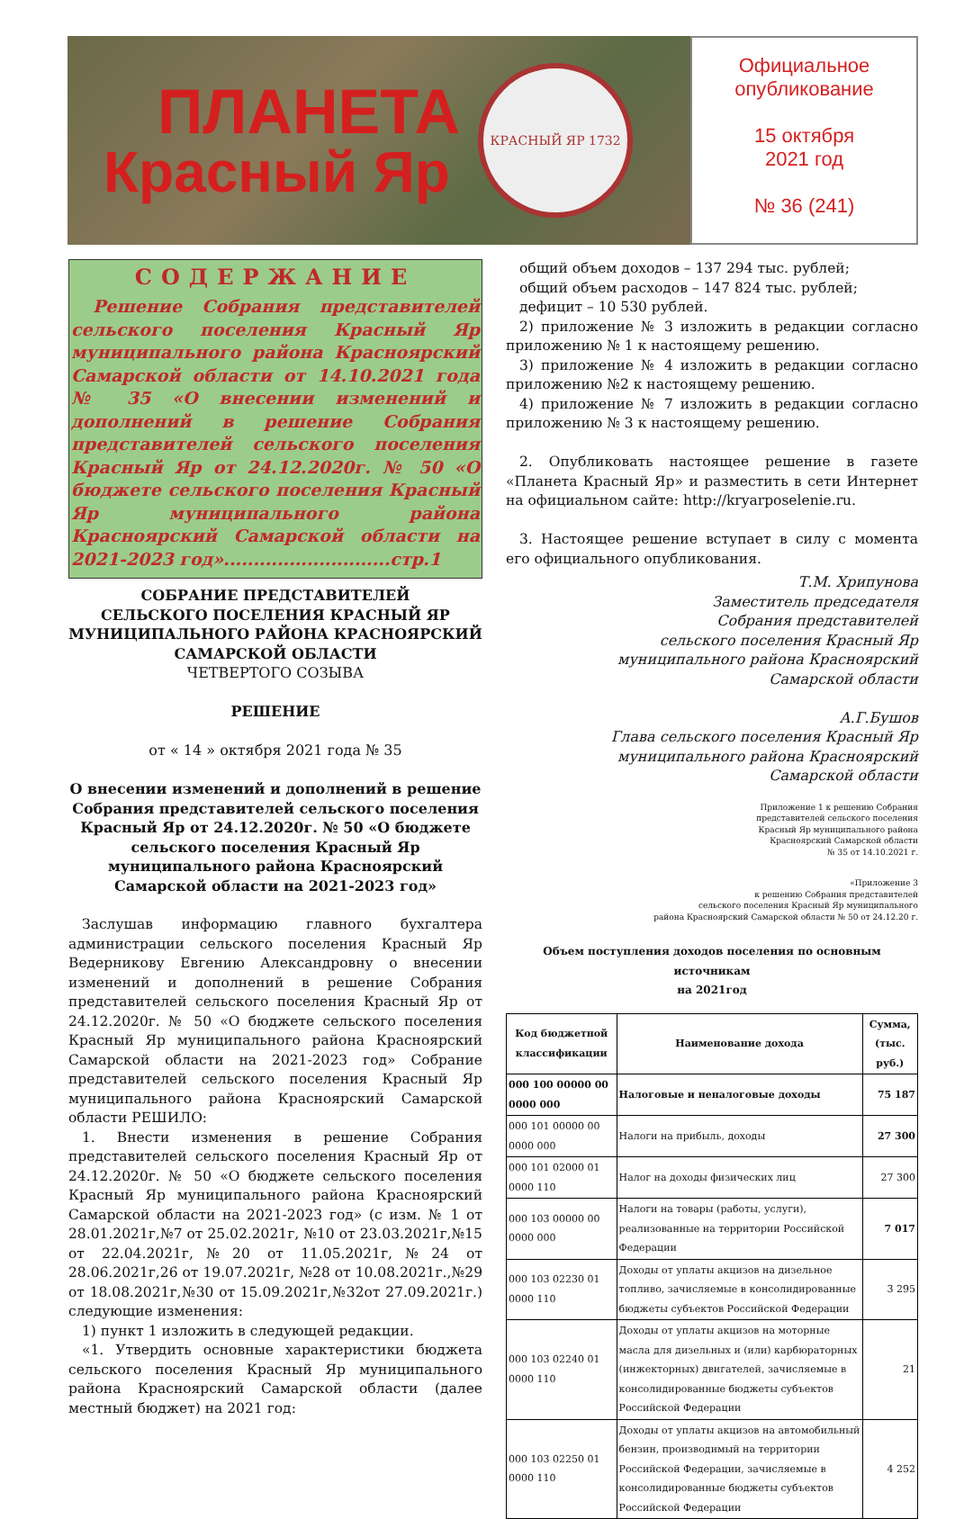ПЛАНЕТА
Красный Яр
КРАСНЫЙ ЯР 1732
Официальное
опубликование
15 октября
2021 год
№ 36 (241)
СОДЕРЖАНИЕ
Решение Собрания представителей сельского поселения Красный Яр муниципального района Красноярский Самарской области от 14.10.2021 года № 35 «О внесении изменений и дополнений в решение Собрания представителей сельского поселения Красный Яр от 24.12.2020г. № 50 «О бюджете сельского поселения Красный Яр муниципального района Красноярский Самарской области на 2021-2023 год»............................стр.1
СОБРАНИЕ ПРЕДСТАВИТЕЛЕЙ
СЕЛЬСКОГО ПОСЕЛЕНИЯ КРАСНЫЙ ЯР
МУНИЦИПАЛЬНОГО РАЙОНА КРАСНОЯРСКИЙ
САМАРСКОЙ ОБЛАСТИ
ЧЕТВЕРТОГО СОЗЫВА
РЕШЕНИЕ
от « 14 » октября 2021 года № 35
О внесении изменений и дополнений в решение Собрания представителей сельского поселения Красный Яр от 24.12.2020г. № 50 «О бюджете сельского поселения Красный Яр муниципального района Красноярский Самарской области на 2021-2023 год»
Заслушав информацию главного бухгалтера администрации сельского поселения Красный Яр Ведерникову Евгению Александровну о внесении изменений и дополнений в решение Собрания представителей сельского поселения Красный Яр от 24.12.2020г. № 50 «О бюджете сельского поселения Красный Яр муниципального района Красноярский Самарской области на 2021-2023 год» Собрание представителей сельского поселения Красный Яр муниципального района Красноярский Самарской области РЕШИЛО:
1. Внести изменения в решение Собрания представителей сельского поселения Красный Яр от 24.12.2020г. № 50 «О бюджете сельского поселения Красный Яр муниципального района Красноярский Самарской области на 2021-2023 год» (с изм. № 1 от 28.01.2021г,№7 от 25.02.2021г, №10 от 23.03.2021г,№15 от 22.04.2021г,№20 от 11.05.2021г,№24 от 28.06.2021г,26 от 19.07.2021г, №28 от 10.08.2021г.,№29 от 18.08.2021г,№30 от 15.09.2021г,№32от 27.09.2021г.) следующие изменения:
1) пункт 1 изложить в следующей редакции.
«1. Утвердить основные характеристики бюджета сельского поселения Красный Яр муниципального района Красноярский Самарской области (далее местный бюджет) на 2021 год:
общий объем доходов – 137 294 тыс. рублей;
общий объем расходов – 147 824 тыс. рублей;
дефицит – 10 530 рублей.
2) приложение № 3 изложить в редакции согласно приложению № 1 к настоящему решению.
3) приложение № 4 изложить в редакции согласно приложению №2 к настоящему решению.
4) приложение № 7 изложить в редакции согласно приложению № 3 к настоящему решению.
2. Опубликовать настоящее решение в газете «Планета Красный Яр» и разместить в сети Интернет на официальном сайте: http://kryarposelenie.ru.
3. Настоящее решение вступает в силу с момента его официального опубликования.
Т.М. Хрипунова
Заместитель председателя
Собрания представителей
сельского поселения Красный Яр
муниципального района Красноярский
Самарской области
А.Г.Бушов
Глава сельского поселения Красный Яр
муниципального района Красноярский
Самарской области
Приложение 1 к решению Собрания
представителей сельского поселения
Красный Яр муниципального района
Красноярский Самарской области
№ 35 от 14.10.2021 г.
«Приложение 3
к решению Собрания представителей
сельского поселения Красный Яр муниципального
района Красноярский Самарской области № 50 от 24.12.20 г.
Объем поступления доходов поселения по основным источникам
на 2021год
| Код бюджетной классификации | Наименование дохода | Сумма, (тыс. руб.) |
| --- | --- | --- |
| 000 100 00000 00 0000 000 | Налоговые и неналоговые доходы | 75 187 |
| 000 101 00000 00 0000 000 | Налоги на прибыль, доходы | 27 300 |
| 000 101 02000 01 0000 110 | Налог на доходы физических лиц | 27 300 |
| 000 103 00000 00 0000 000 | Налоги на товары (работы, услуги), реализованные на территории Российской Федерации | 7 017 |
| 000 103 02230 01 0000 110 | Доходы от уплаты акцизов на дизельное топливо, зачисляемые в консолидированные бюджеты субъектов Российской Федерации | 3 295 |
| 000 103 02240 01 0000 110 | Доходы от уплаты акцизов на моторные масла для дизельных и (или) карбюраторных (инжекторных) двигателей, зачисляемые в консолидированные бюджеты субъектов Российской Федерации | 21 |
| 000 103 02250 01 0000 110 | Доходы от уплаты акцизов на автомобильный бензин, производимый на территории Российской Федерации, зачисляемые в консолидированные бюджеты субъектов Российской Федерации | 4 252 |